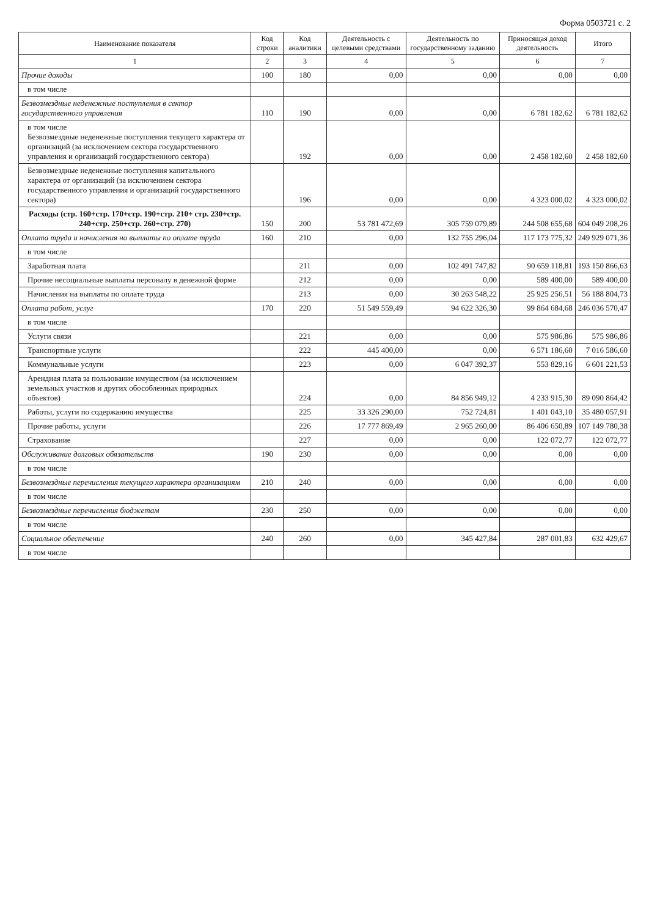Форма 0503721 с. 2
| Наименование показателя | Код строки | Код аналитики | Деятельность с целевыми средствами | Деятельность по государственному заданию | Приносящая доход деятельность | Итого |
| --- | --- | --- | --- | --- | --- | --- |
| 1 | 2 | 3 | 4 | 5 | 6 | 7 |
| Прочие доходы | 100 | 180 | 0,00 | 0,00 | 0,00 | 0,00 |
| в том числе | | | | | | |
| Безвозмездные неденежные поступления в сектор государственного управления | 110 | 190 | 0,00 | 0,00 | 6 781 182,62 | 6 781 182,62 |
| в том числе Безвозмездные неденежные поступления текущего характера от организаций (за исключением сектора государственного управления и организаций государственного сектора) | | 192 | 0,00 | 0,00 | 2 458 182,60 | 2 458 182,60 |
| Безвозмездные неденежные поступления капитального характера от организаций (за исключением сектора государственного управления и организаций государственного сектора) | | 196 | 0,00 | 0,00 | 4 323 000,02 | 4 323 000,02 |
| Расходы (стр. 160+стр. 170+стр. 190+стр. 210+ стр. 230+стр. 240+стр. 250+стр. 260+стр. 270) | 150 | 200 | 53 781 472,69 | 305 759 079,89 | 244 508 655,68 | 604 049 208,26 |
| Оплата труда и начисления на выплаты по оплате труда | 160 | 210 | 0,00 | 132 755 296,04 | 117 173 775,32 | 249 929 071,36 |
| в том числе | | | | | | |
| Заработная плата | | 211 | 0,00 | 102 491 747,82 | 90 659 118,81 | 193 150 866,63 |
| Прочие несоциальные выплаты персоналу в денежной форме | | 212 | 0,00 | 0,00 | 589 400,00 | 589 400,00 |
| Начисления на выплаты по оплате труда | | 213 | 0,00 | 30 263 548,22 | 25 925 256,51 | 56 188 804,73 |
| Оплата работ, услуг | 170 | 220 | 51 549 559,49 | 94 622 326,30 | 99 864 684,68 | 246 036 570,47 |
| в том числе | | | | | | |
| Услуги связи | | 221 | 0,00 | 0,00 | 575 986,86 | 575 986,86 |
| Транспортные услуги | | 222 | 445 400,00 | 0,00 | 6 571 186,60 | 7 016 586,60 |
| Коммунальные услуги | | 223 | 0,00 | 6 047 392,37 | 553 829,16 | 6 601 221,53 |
| Арендная плата за пользование имуществом (за исключением земельных участков и других обособленных природных объектов) | | 224 | 0,00 | 84 856 949,12 | 4 233 915,30 | 89 090 864,42 |
| Работы, услуги по содержанию имущества | | 225 | 33 326 290,00 | 752 724,81 | 1 401 043,10 | 35 480 057,91 |
| Прочие работы, услуги | | 226 | 17 777 869,49 | 2 965 260,00 | 86 406 650,89 | 107 149 780,38 |
| Страхование | | 227 | 0,00 | 0,00 | 122 072,77 | 122 072,77 |
| Обслуживание долговых обязательств | 190 | 230 | 0,00 | 0,00 | 0,00 | 0,00 |
| в том числе | | | | | | |
| Безвозмездные перечисления текущего характера организациям | 210 | 240 | 0,00 | 0,00 | 0,00 | 0,00 |
| в том числе | | | | | | |
| Безвозмездные перечисления бюджетам | 230 | 250 | 0,00 | 0,00 | 0,00 | 0,00 |
| в том числе | | | | | | |
| Социальное обеспечение | 240 | 260 | 0,00 | 345 427,84 | 287 001,83 | 632 429,67 |
| в том числе | | | | | | |